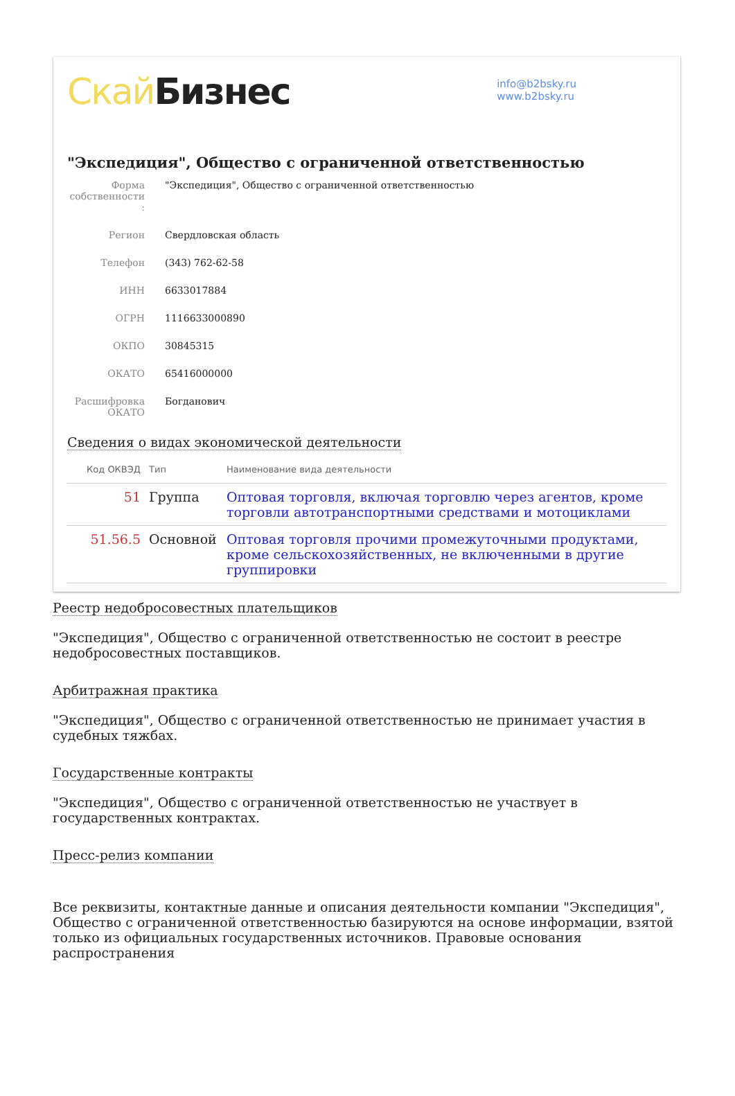Скай Бизнес
info@b2bsky.ru
www.b2bsky.ru
"Экспедиция", Общество с ограниченной ответственностью
| Форма собственности : | "Экспедиция", Общество с ограниченной ответственностью |
| Регион | Свердловская область |
| Телефон | (343) 762-62-58 |
| ИНН | 6633017884 |
| ОГРН | 1116633000890 |
| ОКПО | 30845315 |
| ОКАТО | 65416000000 |
| Расшифровка ОКАТО | Богданович |
Сведения о видах экономической деятельности
| Код ОКВЭД | Тип | Наименование вида деятельности |
| --- | --- | --- |
| 51 | Группа | Оптовая торговля, включая торговлю через агентов, кроме торговли автотранспортными средствами и мотоциклами |
| 51.56.5 | Основной | Оптовая торговля прочими промежуточными продуктами, кроме сельскохозяйственных, не включенными в другие группировки |
Реестр недобросовестных плательщиков
"Экспедиция", Общество с ограниченной ответственностью не состоит в реестре недобросовестных поставщиков.
Арбитражная практика
"Экспедиция", Общество с ограниченной ответственностью не принимает участия в судебных тяжбах.
Государственные контракты
"Экспедиция", Общество с ограниченной ответственностью не участвует в государственных контрактах.
Пресс-релиз компании
Все реквизиты, контактные данные и описания деятельности компании "Экспедиция", Общество с ограниченной ответственностью базируются на основе информации, взятой только из официальных государственных источников. Правовые основания распространения